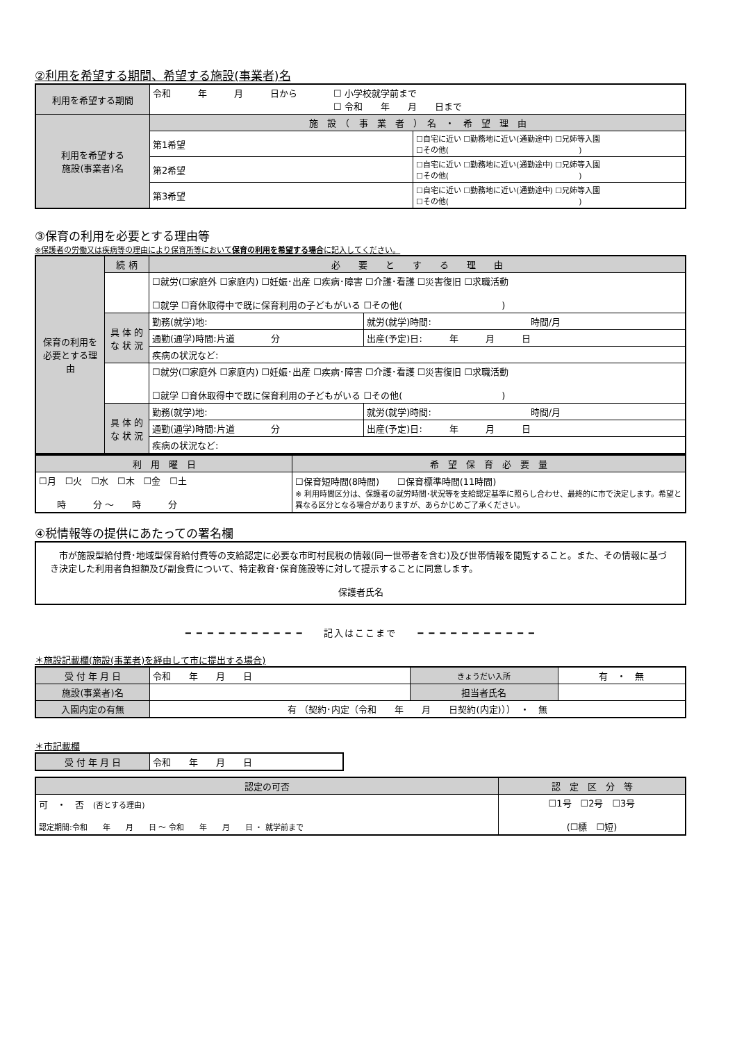②利用を希望する期間、希望する施設(事業者)名
| 利用を希望する期間 | 令和 年 月 日から ☐ 小学校就学前まで ☐ 令和 年 月 日まで | |
| 利用を希望する 施設(事業者)名 | 施 設 （ 事 業 者 ） 名 ・ 希 望 理 由 | |
| | 第1希望 | ☐自宅に近い ☐勤務地に近い(通勤途中) ☐兄姉等入園 ☐その他( ) |
| | 第2希望 | ☐自宅に近い ☐勤務地に近い(通勤途中) ☐兄姉等入園 ☐その他( ) |
| | 第3希望 | ☐自宅に近い ☐勤務地に近い(通勤途中) ☐兄姉等入園 ☐その他( ) |
③保育の利用を必要とする理由等
※保護者の労働又は疾病等の理由により保育所等において保育の利用を希望する場合に記入してください。
| 保育の利用を必要とする理由 | 続 柄 | 必 要 と す る 理 由 | |
| | | ☐就労(☐家庭外 ☐家庭内) ☐妊娠･出産 ☐疾病･障害 ☐介護･看護 ☐災害復旧 ☐求職活動 ☐就学 ☐育休取得中で既に保育利用の子どもがいる ☐その他( ) | |
| | 具 体 的 な 状 況 | 勤務(就学)地: | 就労(就学)時間: 時間/月 |
| | | 通勤(通学)時間:片道 分 | 出産(予定)日: 年 月 日 |
| | | 疾病の状況など: | |
| | | ☐就労(☐家庭外 ☐家庭内) ☐妊娠･出産 ☐疾病･障害 ☐介護･看護 ☐災害復旧 ☐求職活動 ☐就学 ☐育休取得中で既に保育利用の子どもがいる ☐その他( ) | |
| | 具 体 的 な 状 況 | 勤務(就学)地: | 就労(就学)時間: 時間/月 |
| | | 通勤(通学)時間:片道 分 | 出産(予定)日: 年 月 日 |
| | | 疾病の状況など: | |
| 利 用 曜 日 | 希 望 保 育 必 要 量 |
| ☐月 ☐火 ☐水 ☐木 ☐金 ☐土 時 分 ～ 時 分 | ☐保育短時間(8時間) ☐保育標準時間(11時間) ※ 利用時間区分は、保護者の就労時間･状況等を支給認定基準に照らし合わせ、最終的に市で決定します。希望と異なる区分となる場合がありますが、あらかじめご了承ください。 |
④税情報等の提供にあたっての署名欄
| 市が施設型給付費･地域型保育給付費等の支給認定に必要な市町村民税の情報(同一世帯者を含む)及び世帯情報を閲覧すること。また、その情報に基づき決定した利用者負担額及び副食費について、特定教育･保育施設等に対して提示することに同意します。 保護者氏名 |
━ ━ ━ ━ ━ ━ ━ ━ ━ ━ ━　　記入はここまで　　━ ━ ━ ━ ━ ━ ━ ━ ━ ━ ━
＊施設記載欄(施設(事業者)を経由して市に提出する場合)
| 受 付 年 月 日 | 令和 年 月 日 | きょうだい入所 | 有 ・ 無 |
| 施設(事業者)名 | | 担当者氏名 | |
| 入園内定の有無 | 有 （契約･内定（令和 年 月 日契約(内定)）） ・ 無 | | |
＊市記載欄
| 受 付 年 月 日 | 令和 年 月 日 |
| 認定の可否 | 認 定 区 分 等 |
| 可 ・ 否 (否とする理由) 認定期間:令和 年 月 日 ～ 令和 年 月 日 ・ 就学前まで | ☐1号 ☐2号 ☐3号 (☐標 ☐短) |